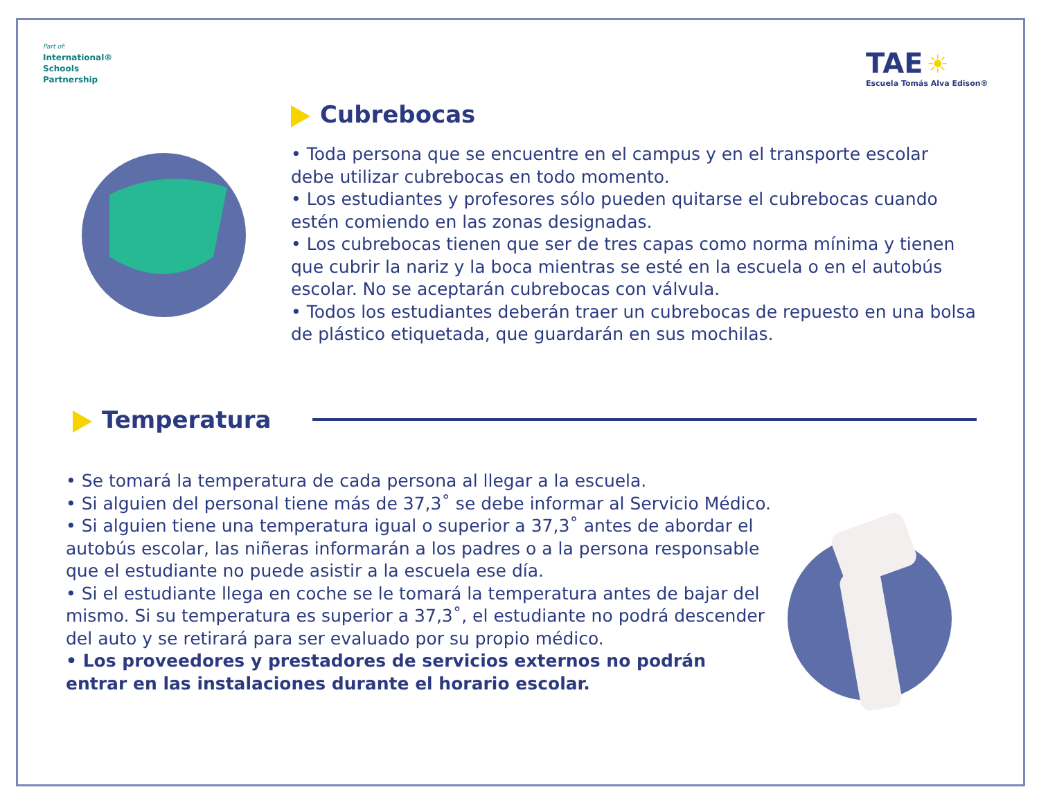Part of:
International®
Schools
Partnership
TAE ☀
Escuela Tomás Alva Edison®
Cubrebocas
• Toda persona que se encuentre en el campus y en el transporte escolar debe utilizar cubrebocas en todo momento.
• Los estudiantes y profesores sólo pueden quitarse el cubrebocas cuando estén comiendo en las zonas designadas.
• Los cubrebocas tienen que ser de tres capas como norma mínima y tienen que cubrir la nariz y la boca mientras se esté en la escuela o en el autobús escolar. No se aceptarán cubrebocas con válvula.
• Todos los estudiantes deberán traer un cubrebocas de repuesto en una bolsa de plástico etiquetada, que guardarán en sus mochilas.
Temperatura
• Se tomará la temperatura de cada persona al llegar a la escuela.
• Si alguien del personal tiene más de 37,3˚ se debe informar al Servicio Médico.
• Si alguien tiene una temperatura igual o superior a 37,3˚ antes de abordar el autobús escolar, las niñeras informarán a los padres o a la persona responsable que el estudiante no puede asistir a la escuela ese día.
• Si el estudiante llega en coche se le tomará la temperatura antes de bajar del mismo. Si su temperatura es superior a 37,3˚, el estudiante no podrá descender del auto y se retirará para ser evaluado por su propio médico.
• Los proveedores y prestadores de servicios externos no podrán entrar en las instalaciones durante el horario escolar.